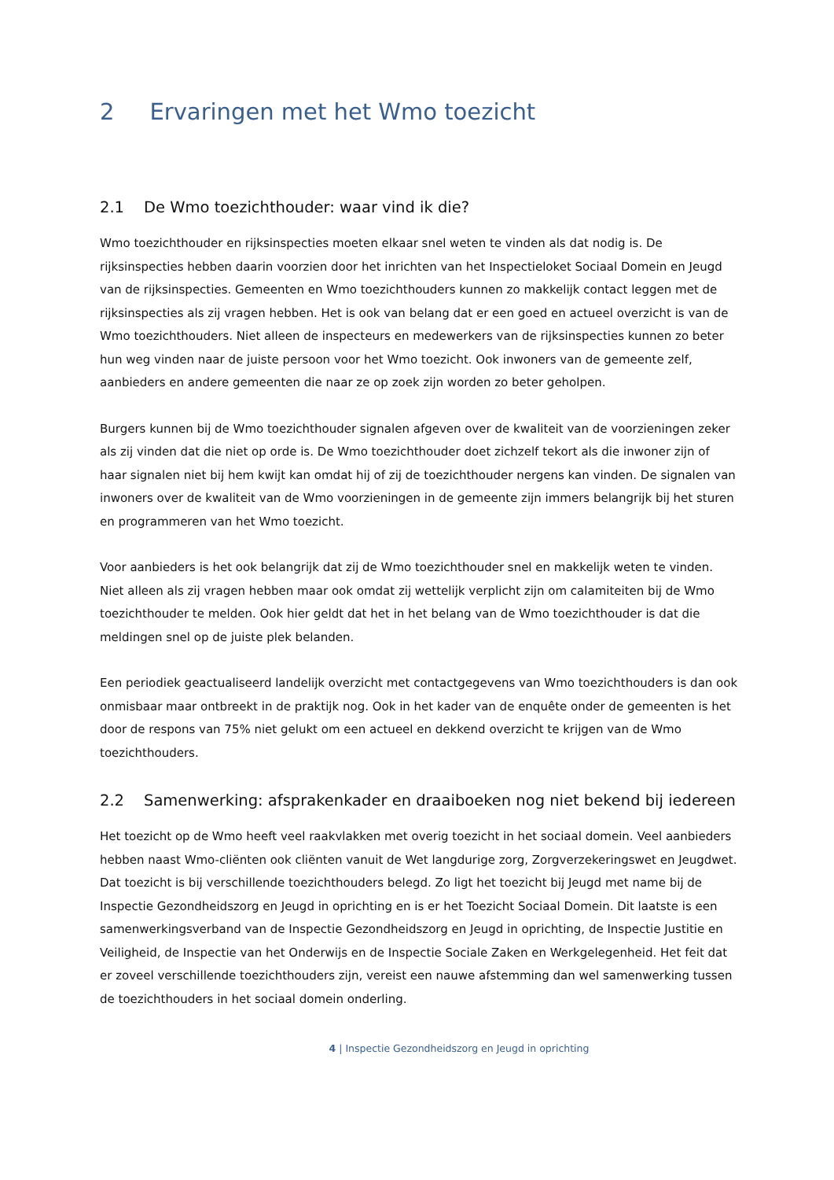2 Ervaringen met het Wmo toezicht
2.1 De Wmo toezichthouder: waar vind ik die?
Wmo toezichthouder en rijksinspecties moeten elkaar snel weten te vinden als dat nodig is. De rijksinspecties hebben daarin voorzien door het inrichten van het Inspectieloket Sociaal Domein en Jeugd van de rijksinspecties. Gemeenten en Wmo toezichthouders kunnen zo makkelijk contact leggen met de rijksinspecties als zij vragen hebben. Het is ook van belang dat er een goed en actueel overzicht is van de Wmo toezichthouders. Niet alleen de inspecteurs en medewerkers van de rijksinspecties kunnen zo beter hun weg vinden naar de juiste persoon voor het Wmo toezicht. Ook inwoners van de gemeente zelf, aanbieders en andere gemeenten die naar ze op zoek zijn worden zo beter geholpen.
Burgers kunnen bij de Wmo toezichthouder signalen afgeven over de kwaliteit van de voorzieningen zeker als zij vinden dat die niet op orde is. De Wmo toezichthouder doet zichzelf tekort als die inwoner zijn of haar signalen niet bij hem kwijt kan omdat hij of zij de toezichthouder nergens kan vinden. De signalen van inwoners over de kwaliteit van de Wmo voorzieningen in de gemeente zijn immers belangrijk bij het sturen en programmeren van het Wmo toezicht.
Voor aanbieders is het ook belangrijk dat zij de Wmo toezichthouder snel en makkelijk weten te vinden. Niet alleen als zij vragen hebben maar ook omdat zij wettelijk verplicht zijn om calamiteiten bij de Wmo toezichthouder te melden. Ook hier geldt dat het in het belang van de Wmo toezichthouder is dat die meldingen snel op de juiste plek belanden.
Een periodiek geactualiseerd landelijk overzicht met contactgegevens van Wmo toezichthouders is dan ook onmisbaar maar ontbreekt in de praktijk nog. Ook in het kader van de enquête onder de gemeenten is het door de respons van 75% niet gelukt om een actueel en dekkend overzicht te krijgen van de Wmo toezichthouders.
2.2 Samenwerking: afsprakenkader en draaiboeken nog niet bekend bij iedereen
Het toezicht op de Wmo heeft veel raakvlakken met overig toezicht in het sociaal domein. Veel aanbieders hebben naast Wmo-cliënten ook cliënten vanuit de Wet langdurige zorg, Zorgverzekeringswet en Jeugdwet. Dat toezicht is bij verschillende toezichthouders belegd. Zo ligt het toezicht bij Jeugd met name bij de Inspectie Gezondheidszorg en Jeugd in oprichting en is er het Toezicht Sociaal Domein. Dit laatste is een samenwerkingsverband van de Inspectie Gezondheidszorg en Jeugd in oprichting, de Inspectie Justitie en Veiligheid, de Inspectie van het Onderwijs en de Inspectie Sociale Zaken en Werkgelegenheid. Het feit dat er zoveel verschillende toezichthouders zijn, vereist een nauwe afstemming dan wel samenwerking tussen de toezichthouders in het sociaal domein onderling.
4 | Inspectie Gezondheidszorg en Jeugd in oprichting